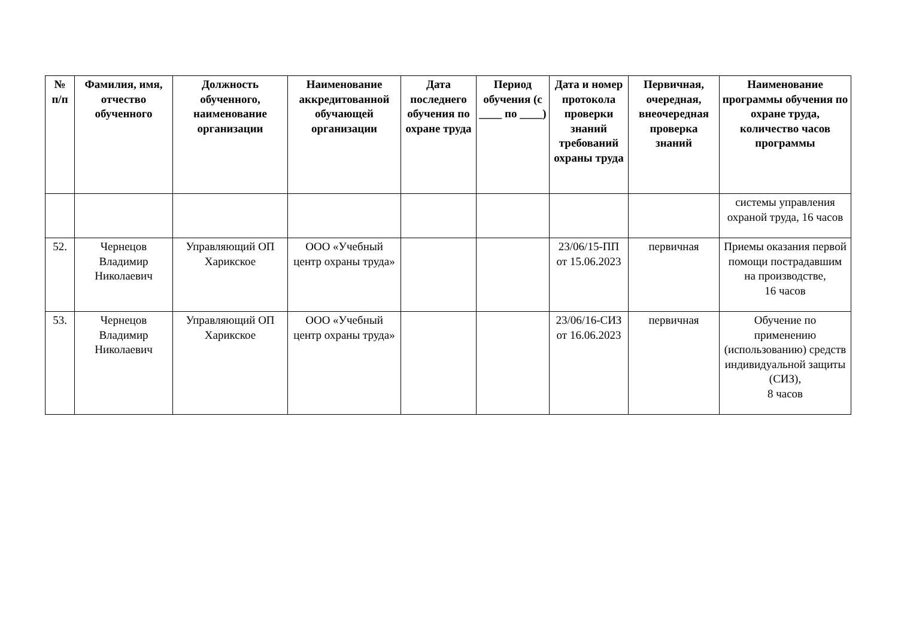| № п/п | Фамилия, имя, отчество обученного | Должность обученного, наименование организации | Наименование аккредитованной обучающей организации | Дата последнего обучения по охране труда | Период обучения (с ____ по ____) | Дата и номер протокола проверки знаний требований охраны труда | Первичная, очередная, внеочередная проверка знаний | Наименование программы обучения по охране труда, количество часов программы |
| --- | --- | --- | --- | --- | --- | --- | --- | --- |
| | | | | | | | | системы управления охраной труда, 16 часов |
| 52. | Чернецов Владимир Николаевич | Управляющий ОП Харикское | ООО «Учебный центр охраны труда» | | | 23/06/15-ПП от 15.06.2023 | первичная | Приемы оказания первой помощи пострадавшим на производстве, 16 часов |
| 53. | Чернецов Владимир Николаевич | Управляющий ОП Харикское | ООО «Учебный центр охраны труда» | | | 23/06/16-СИЗ от 16.06.2023 | первичная | Обучение по применению (использованию) средств индивидуальной защиты (СИЗ), 8 часов |